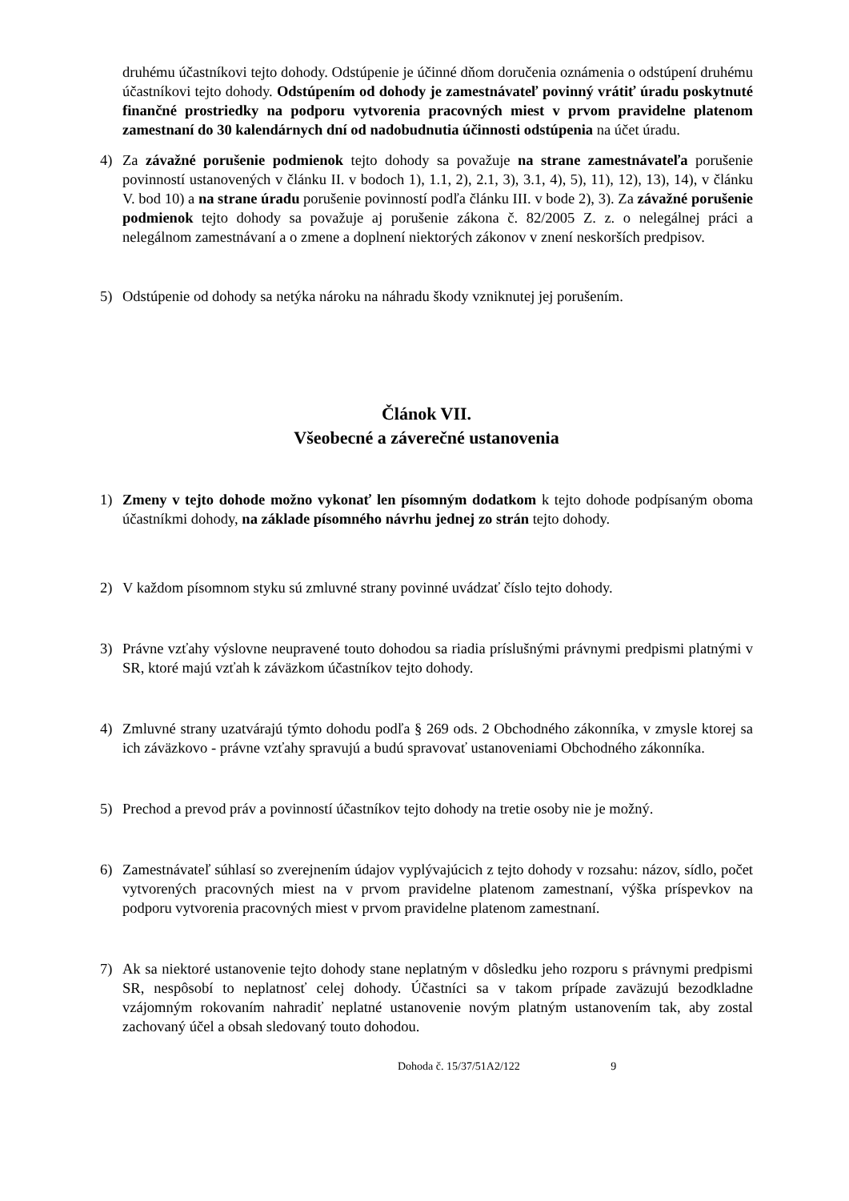druhému účastníkovi tejto dohody. Odstúpenie je účinné dňom doručenia oznámenia o odstúpení druhému účastníkovi tejto dohody. Odstúpením od dohody je zamestnávateľ povinný vrátiť úradu poskytnuté finančné prostriedky na podporu vytvorenia pracovných miest v prvom pravidelne platenom zamestnaní do 30 kalendárnych dní od nadobudnutia účinnosti odstúpenia na účet úradu.
4) Za závažné porušenie podmienok tejto dohody sa považuje na strane zamestnávateľa porušenie povinností ustanovených v článku II. v bodoch 1), 1.1, 2), 2.1, 3), 3.1, 4), 5), 11), 12), 13), 14), v článku V. bod 10) a na strane úradu porušenie povinností podľa článku III. v bode 2), 3). Za závažné porušenie podmienok tejto dohody sa považuje aj porušenie zákona č. 82/2005 Z. z. o nelegálnej práci a nelegálnom zamestnávaní a o zmene a doplnení niektorých zákonov v znení neskorších predpisov.
5) Odstúpenie od dohody sa netýka nároku na náhradu škody vzniknutej jej porušením.
Článok VII.
Všeobecné a záverečné ustanovenia
1) Zmeny v tejto dohode možno vykonať len písomným dodatkom k tejto dohode podpísaným oboma účastníkmi dohody, na základe písomného návrhu jednej zo strán tejto dohody.
2) V každom písomnom styku sú zmluvné strany povinné uvádzať číslo tejto dohody.
3) Právne vzťahy výslovne neupravené touto dohodou sa riadia príslušnými právnymi predpismi platnými v SR, ktoré majú vzťah k záväzkom účastníkov tejto dohody.
4) Zmluvné strany uzatvárajú týmto dohodu podľa § 269 ods. 2 Obchodného zákonníka, v zmysle ktorej sa ich záväzkovo - právne vzťahy spravujú a budú spravovať ustanoveniami Obchodného zákonníka.
5) Prechod a prevod práv a povinností účastníkov tejto dohody na tretie osoby nie je možný.
6) Zamestnávateľ súhlasí so zverejnením údajov vyplývajúcich z tejto dohody v rozsahu: názov, sídlo, počet vytvorených pracovných miest na v prvom pravidelne platenom zamestnaní, výška príspevkov na podporu vytvorenia pracovných miest v prvom pravidelne platenom zamestnaní.
7) Ak sa niektoré ustanovenie tejto dohody stane neplatným v dôsledku jeho rozporu s právnymi predpismi SR, nespôsobí to neplatnosť celej dohody. Účastníci sa v takom prípade zaväzujú bezodkladne vzájomným rokovaním nahradiť neplatné ustanovenie novým platným ustanovením tak, aby zostal zachovaný účel a obsah sledovaný touto dohodou.
Dohoda č. 15/37/51A2/122 9